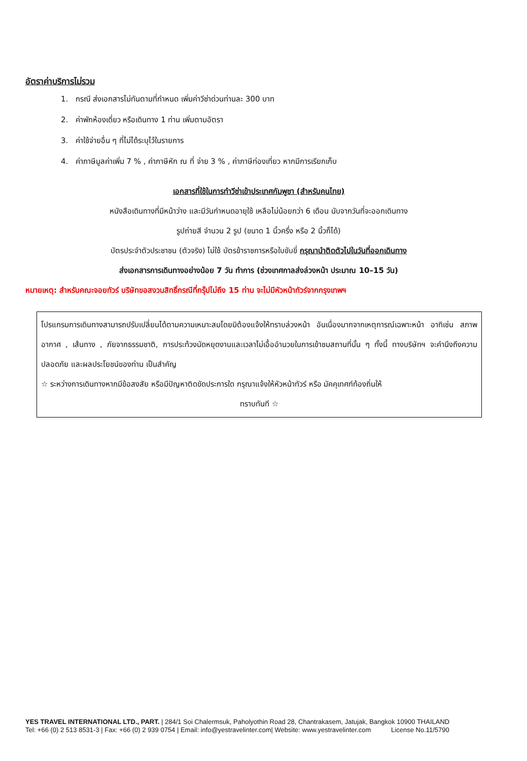อัตราค่าบริการไม่รวม
1. กรณี ส่งเอกสารไม่ทันตามที่กำหนด เพิ่มค่าวีซ่าด่วนท่านละ 300 บาท
2. ค่าพักห้องเดี่ยว หรือเดินทาง 1 ท่าน เพิ่มตามอัตรา
3. ค่าใช้จ่ายอื่น ๆ ที่ไม่ได้ระบุไว้ในรายการ
4. ค่าภาษีมูลค่าเพิ่ม 7 % , ค่าภาษีหัก ณ ที่ จ่าย 3 % , ค่าภาษีท่องเที่ยว หากมีการเรียกเก็บ
เอกสารที่ใช้ในการทำวีซ่าเข้าประเทศกัมพูชา (สำหรับคนไทย)
หนังสือเดินทางที่มีหน้าว่าง และมีวันกำหนดอายุใช้ เหลือไม่น้อยกว่า 6 เดือน นับจากวันที่จะออกเดินทาง
รูปถ่ายสี จำนวน 2 รูป (ขนาด 1 นิ้วครึ่ง หรือ 2 นิ้วก็ได้)
บัตรประจำตัวประชาชน (ตัวจริง) ไม่ใช้ บัตรข้าราชการหรือใบขับขี่ กรุณานำติดตัวไปในวันที่ออกเดินทาง
ส่งเอกสารการเดินทางอย่างน้อย 7 วัน ทำการ (ช่วงเทศกาลส่งล่วงหน้า ประมาณ 10–15 วัน)
หมายเหตุ: สำหรับคณะจอยทัวร์ บริษัทขอสงวนสิทธิ์กรณีที่กรุ๊ปไม่ถึง 15 ท่าน จะไม่มีหัวหน้าทัวร์จากกรุงเทพฯ
โปรแกรมการเดินทางสามารถปรับเปลี่ยนได้ตามความเหมาะสมโดยมิต้องแจ้งให้ทราบล่วงหน้า อันเนื่องมากจากเหตุการณ์เฉพาะหน้า อาทิเช่น สภาพอากาศ , เส้นทาง , ภัยจากธรรมชาติ, การประท้วงนัดหยุดงานและเวลาไม่เอื้ออำนวยในการเข้าชมสถานที่นั้น ๆ ทั้งนี้ ทางบริษัทฯ จะคำนึงถึงความปลอดภัย และผลประโยชน์ของท่าน เป็นสำคัญ
☆ ระหว่างการเดินทางหากมีข้อสงสัย หรือมีปัญหาติดขัดประการใด กรุณาแจ้งให้หัวหน้าทัวร์ หรือ มัคคุเทศก์ท้องถิ่นให้
ทราบทันที ☆
YES TRAVEL INTERNATIONAL LTD., PART. | 284/1 Soi Chalermsuk, Paholyothin Road 28, Chantrakasem, Jatujak, Bangkok 10900 THAILAND
Tel: +66 (0) 2 513 8531-3 | Fax: +66 (0) 2 939 0754 | Email: info@yestravelinter.com| Website: www.yestravelinter.com License No.11/5790